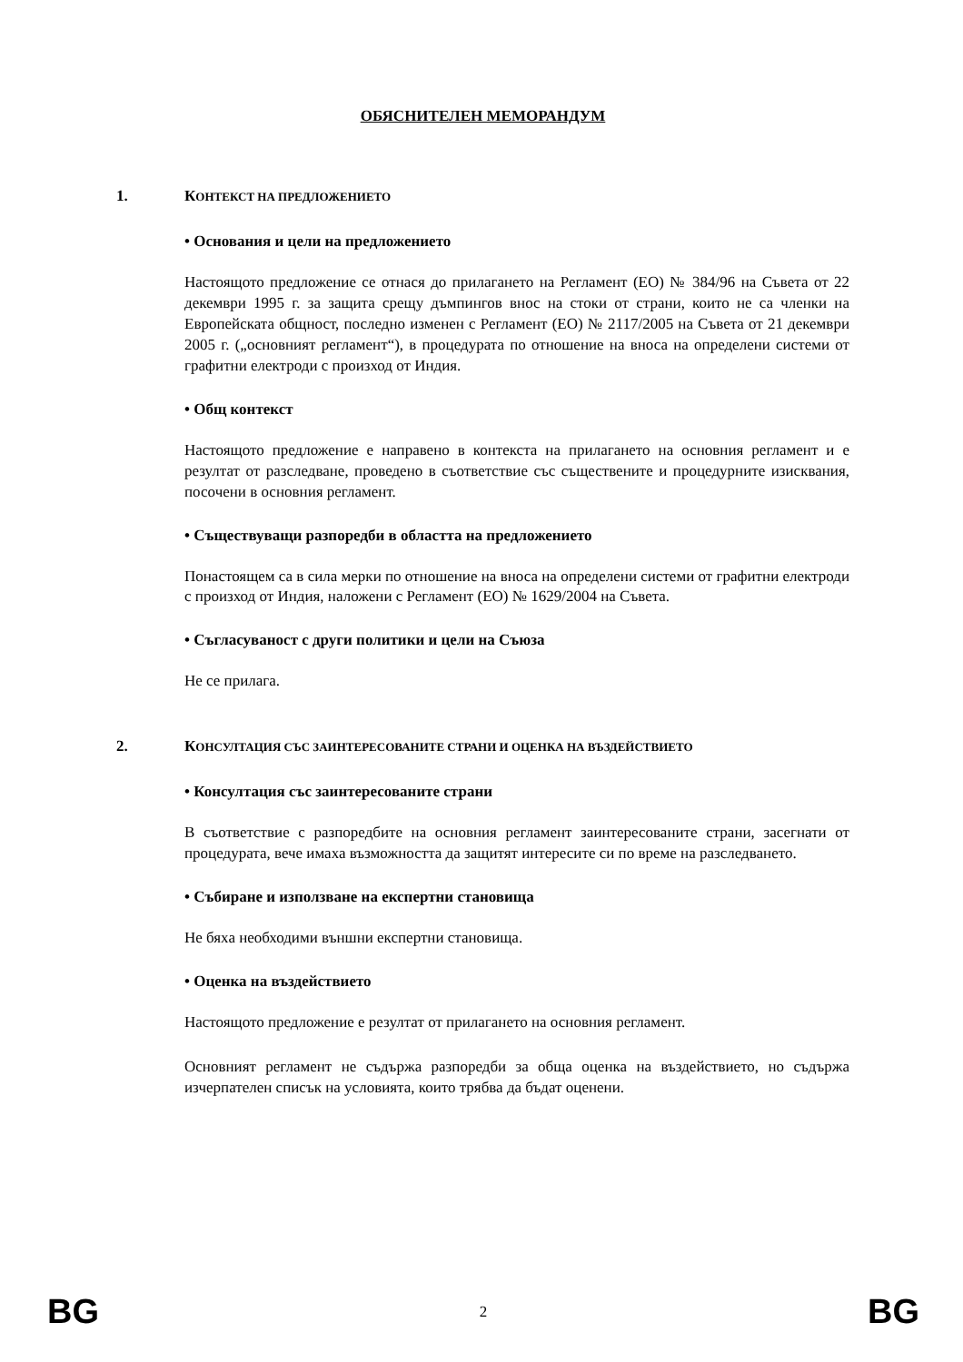ОБЯСНИТЕЛЕН МЕМОРАНДУМ
1. КОНТЕКСТ НА ПРЕДЛОЖЕНИЕТО
• Основания и цели на предложението
Настоящото предложение се отнася до прилагането на Регламент (ЕО) № 384/96 на Съвета от 22 декември 1995 г. за защита срещу дъмпингов внос на стоки от страни, които не са членки на Европейската общност, последно изменен с Регламент (ЕО) № 2117/2005 на Съвета от 21 декември 2005 г. („основният регламент“), в процедурата по отношение на вноса на определени системи от графитни електроди с произход от Индия.
• Общ контекст
Настоящото предложение е направено в контекста на прилагането на основния регламент и е резултат от разследване, проведено в съответствие със съществените и процедурните изисквания, посочени в основния регламент.
• Съществуващи разпоредби в областта на предложението
Понастоящем са в сила мерки по отношение на вноса на определени системи от графитни електроди с произход от Индия, наложени с Регламент (ЕО) № 1629/2004 на Съвета.
• Съгласуваност с други политики и цели на Съюза
Не се прилага.
2. КОНСУЛТАЦИЯ СЪС ЗАИНТЕРЕСОВАНИТЕ СТРАНИ И ОЦЕНКА НА ВЪЗДЕЙСТВИЕТО
• Консултация със заинтересованите страни
В съответствие с разпоредбите на основния регламент заинтересованите страни, засегнати от процедурата, вече имаха възможността да защитят интересите си по време на разследването.
• Събиране и използване на експертни становища
Не бяха необходими външни експертни становища.
• Оценка на въздействието
Настоящото предложение е резултат от прилагането на основния регламент.
Основният регламент не съдържа разпоредби за обща оценка на въздействието, но съдържа изчерпателен списък на условията, които трябва да бъдат оценени.
BG 2 BG